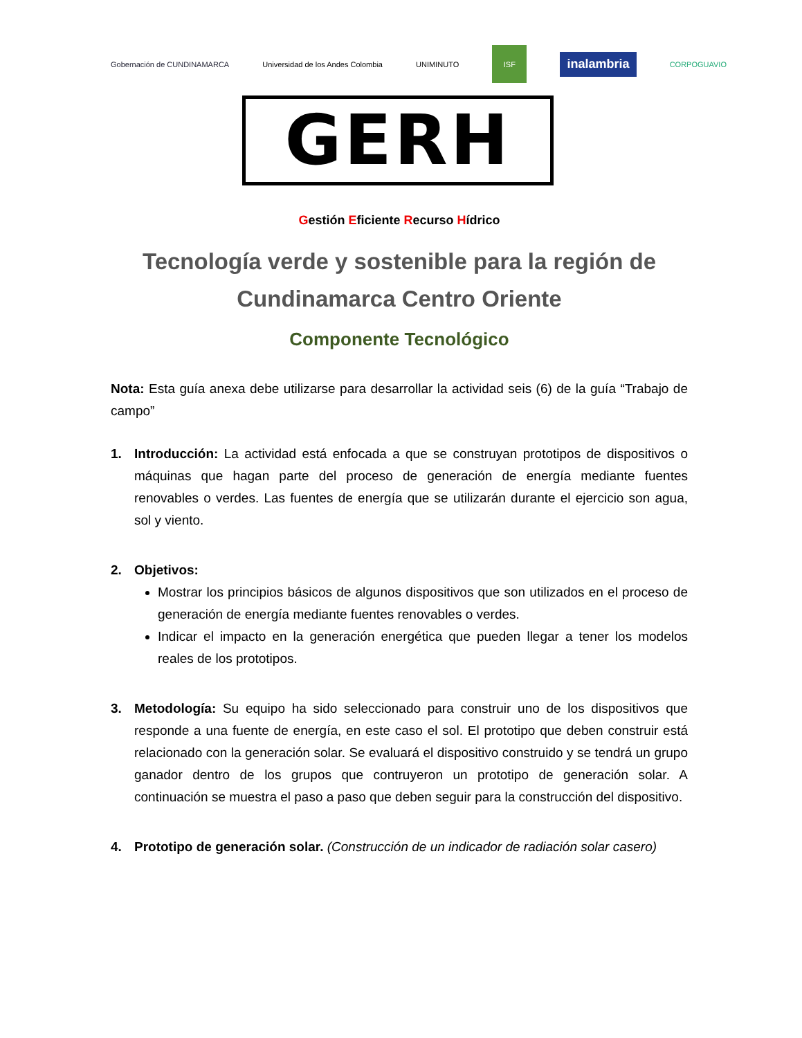Gobernación de CUNDINAMARCA
Universidad de los Andes Colombia
UNIMINUTO ISF
inalambria
CORPOGUAVIO
GERH
Gestión Eficiente Recurso Hídrico
Tecnología verde y sostenible para la región de Cundinamarca Centro Oriente
Componente Tecnológico
Nota: Esta guía anexa debe utilizarse para desarrollar la actividad seis (6) de la guía “Trabajo de campo”
1. Introducción: La actividad está enfocada a que se construyan prototipos de dispositivos o máquinas que hagan parte del proceso de generación de energía mediante fuentes renovables o verdes. Las fuentes de energía que se utilizarán durante el ejercicio son agua, sol y viento.
2. Objetivos:
Mostrar los principios básicos de algunos dispositivos que son utilizados en el proceso de generación de energía mediante fuentes renovables o verdes.
Indicar el impacto en la generación energética que pueden llegar a tener los modelos reales de los prototipos.
3. Metodología: Su equipo ha sido seleccionado para construir uno de los dispositivos que responde a una fuente de energía, en este caso el sol. El prototipo que deben construir está relacionado con la generación solar. Se evaluará el dispositivo construido y se tendrá un grupo ganador dentro de los grupos que contruyeron un prototipo de generación solar. A continuación se muestra el paso a paso que deben seguir para la construcción del dispositivo.
4. Prototipo de generación solar. (Construcción de un indicador de radiación solar casero)